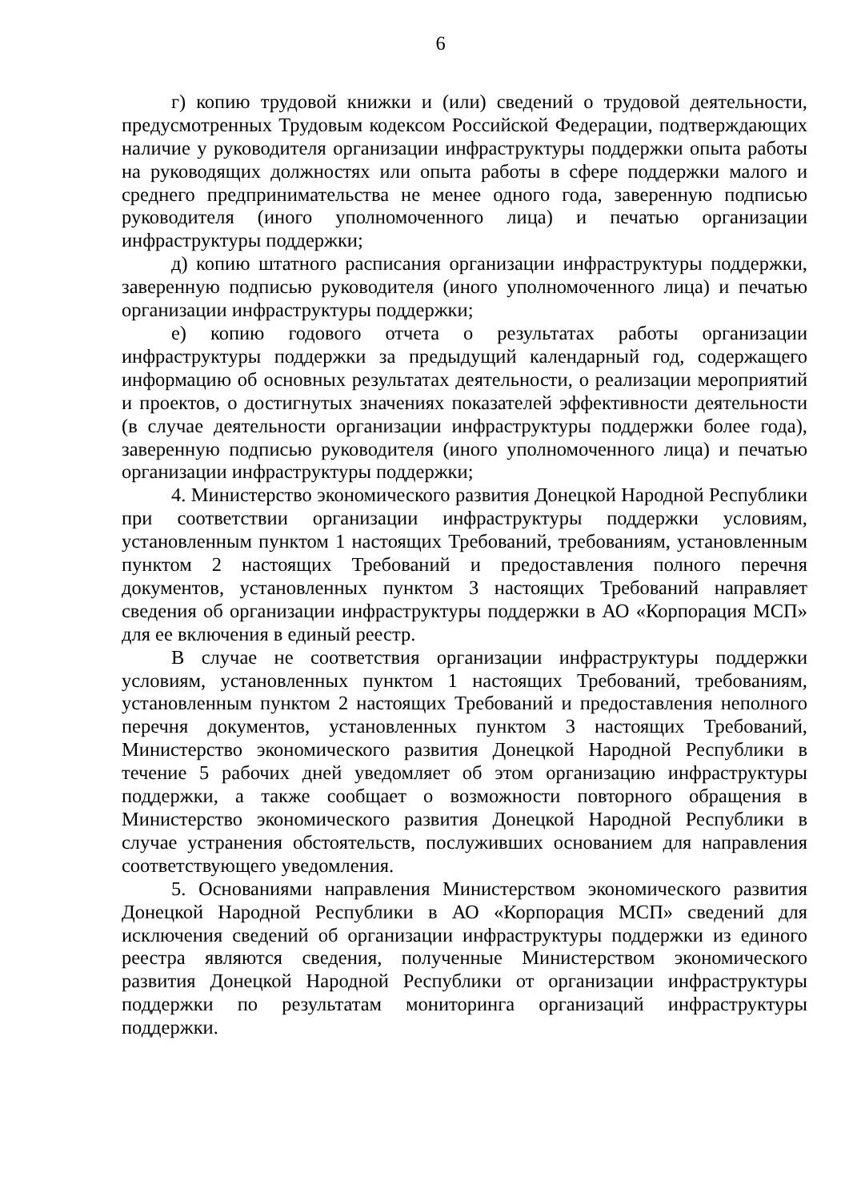6
г) копию трудовой книжки и (или) сведений о трудовой деятельности, предусмотренных Трудовым кодексом Российской Федерации, подтверждающих наличие у руководителя организации инфраструктуры поддержки опыта работы на руководящих должностях или опыта работы в сфере поддержки малого и среднего предпринимательства не менее одного года, заверенную подписью руководителя (иного уполномоченного лица) и печатью организации инфраструктуры поддержки;
д) копию штатного расписания организации инфраструктуры поддержки, заверенную подписью руководителя (иного уполномоченного лица) и печатью организации инфраструктуры поддержки;
е) копию годового отчета о результатах работы организации инфраструктуры поддержки за предыдущий календарный год, содержащего информацию об основных результатах деятельности, о реализации мероприятий и проектов, о достигнутых значениях показателей эффективности деятельности (в случае деятельности организации инфраструктуры поддержки более года), заверенную подписью руководителя (иного уполномоченного лица) и печатью организации инфраструктуры поддержки;
4. Министерство экономического развития Донецкой Народной Республики при соответствии организации инфраструктуры поддержки условиям, установленным пунктом 1 настоящих Требований, требованиям, установленным пунктом 2 настоящих Требований и предоставления полного перечня документов, установленных пунктом 3 настоящих Требований направляет сведения об организации инфраструктуры поддержки в АО «Корпорация МСП» для ее включения в единый реестр.
В случае не соответствия организации инфраструктуры поддержки условиям, установленных пунктом 1 настоящих Требований, требованиям, установленным пунктом 2 настоящих Требований и предоставления неполного перечня документов, установленных пунктом 3 настоящих Требований, Министерство экономического развития Донецкой Народной Республики в течение 5 рабочих дней уведомляет об этом организацию инфраструктуры поддержки, а также сообщает о возможности повторного обращения в Министерство экономического развития Донецкой Народной Республики в случае устранения обстоятельств, послуживших основанием для направления соответствующего уведомления.
5. Основаниями направления Министерством экономического развития Донецкой Народной Республики в АО «Корпорация МСП» сведений для исключения сведений об организации инфраструктуры поддержки из единого реестра являются сведения, полученные Министерством экономического развития Донецкой Народной Республики от организации инфраструктуры поддержки по результатам мониторинга организаций инфраструктуры поддержки.